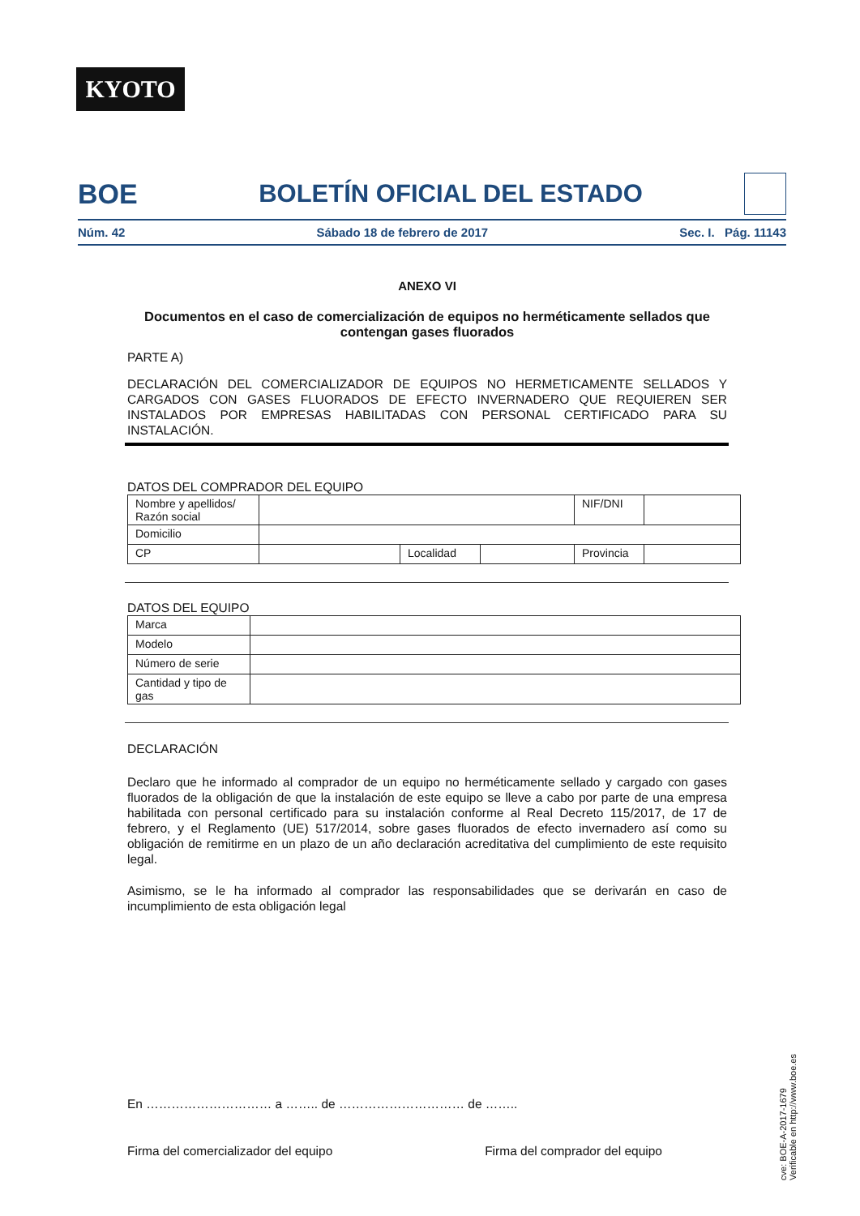KYOTO
BOE BOLETÍN OFICIAL DEL ESTADO
Núm. 42 Sábado 18 de febrero de 2017 Sec. I. Pág. 11143
ANEXO VI
Documentos en el caso de comercialización de equipos no herméticamente sellados que contengan gases fluorados
PARTE A)
DECLARACIÓN DEL COMERCIALIZADOR DE EQUIPOS NO HERMETICAMENTE SELLADOS Y CARGADOS CON GASES FLUORADOS DE EFECTO INVERNADERO QUE REQUIEREN SER INSTALADOS POR EMPRESAS HABILITADAS CON PERSONAL CERTIFICADO PARA SU INSTALACIÓN.
DATOS DEL COMPRADOR DEL EQUIPO
| Nombre y apellidos/ Razón social | | | | NIF/DNI | |
| Domicilio | | | | | |
| CP | | Localidad | | Provincia | |
DATOS DEL EQUIPO
| Marca | |
| Modelo | |
| Número de serie | |
| Cantidad y tipo de gas | |
DECLARACIÓN
Declaro que he informado al comprador de un equipo no herméticamente sellado y cargado con gases fluorados de la obligación de que la instalación de este equipo se lleve a cabo por parte de una empresa habilitada con personal certificado para su instalación conforme al Real Decreto 115/2017, de 17 de febrero, y el Reglamento (UE) 517/2014, sobre gases fluorados de efecto invernadero así como su obligación de remitirme en un plazo de un año declaración acreditativa del cumplimiento de este requisito legal.
Asimismo, se le ha informado al comprador las responsabilidades que se derivarán en caso de incumplimiento de esta obligación legal
En ………………………… a …….. de ………………………… de ……..
Firma del comercializador del equipo Firma del comprador del equipo
cve: BOE-A-2017-1679
Verificable en http://www.boe.es